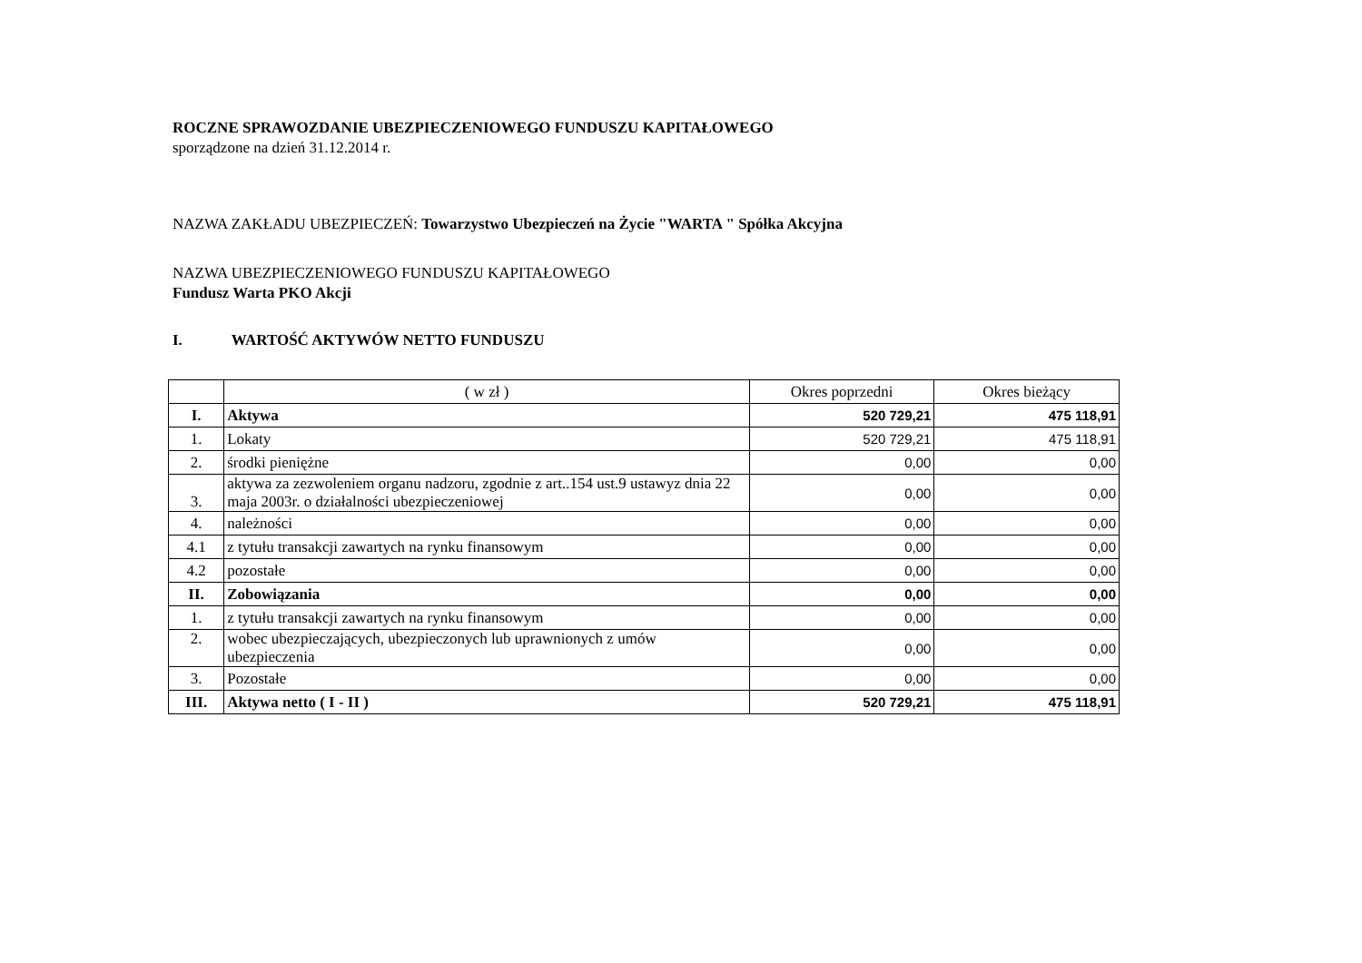ROCZNE SPRAWOZDANIE UBEZPIECZENIOWEGO FUNDUSZU KAPITAŁOWEGO
sporządzone na dzień 31.12.2014 r.
NAZWA ZAKŁADU UBEZPIECZEŃ: Towarzystwo Ubezpieczeń na Życie "WARTA " Spółka Akcyjna
NAZWA UBEZPIECZENIOWEGO FUNDUSZU KAPITAŁOWEGO
Fundusz Warta PKO Akcji
I. WARTOŚĆ AKTYWÓW NETTO FUNDUSZU
| | ( w zł ) | Okres poprzedni | Okres bieżący |
| I. | Aktywa | 520 729,21 | 475 118,91 |
| 1. | Lokaty | 520 729,21 | 475 118,91 |
| 2. | środki pieniężne | 0,00 | 0,00 |
| 3. | aktywa za zezwoleniem organu nadzoru, zgodnie z art..154 ust.9 ustawyz dnia 22 maja 2003r. o działalności ubezpieczeniowej | 0,00 | 0,00 |
| 4. | należności | 0,00 | 0,00 |
| 4.1 | z tytułu transakcji zawartych na rynku finansowym | 0,00 | 0,00 |
| 4.2 | pozostałe | 0,00 | 0,00 |
| II. | Zobowiązania | 0,00 | 0,00 |
| 1. | z tytułu transakcji zawartych na rynku finansowym | 0,00 | 0,00 |
| 2. | wobec ubezpieczających, ubezpieczonych lub uprawnionych z umów ubezpieczenia | 0,00 | 0,00 |
| 3. | Pozostałe | 0,00 | 0,00 |
| III. | Aktywa netto ( I - II ) | 520 729,21 | 475 118,91 |